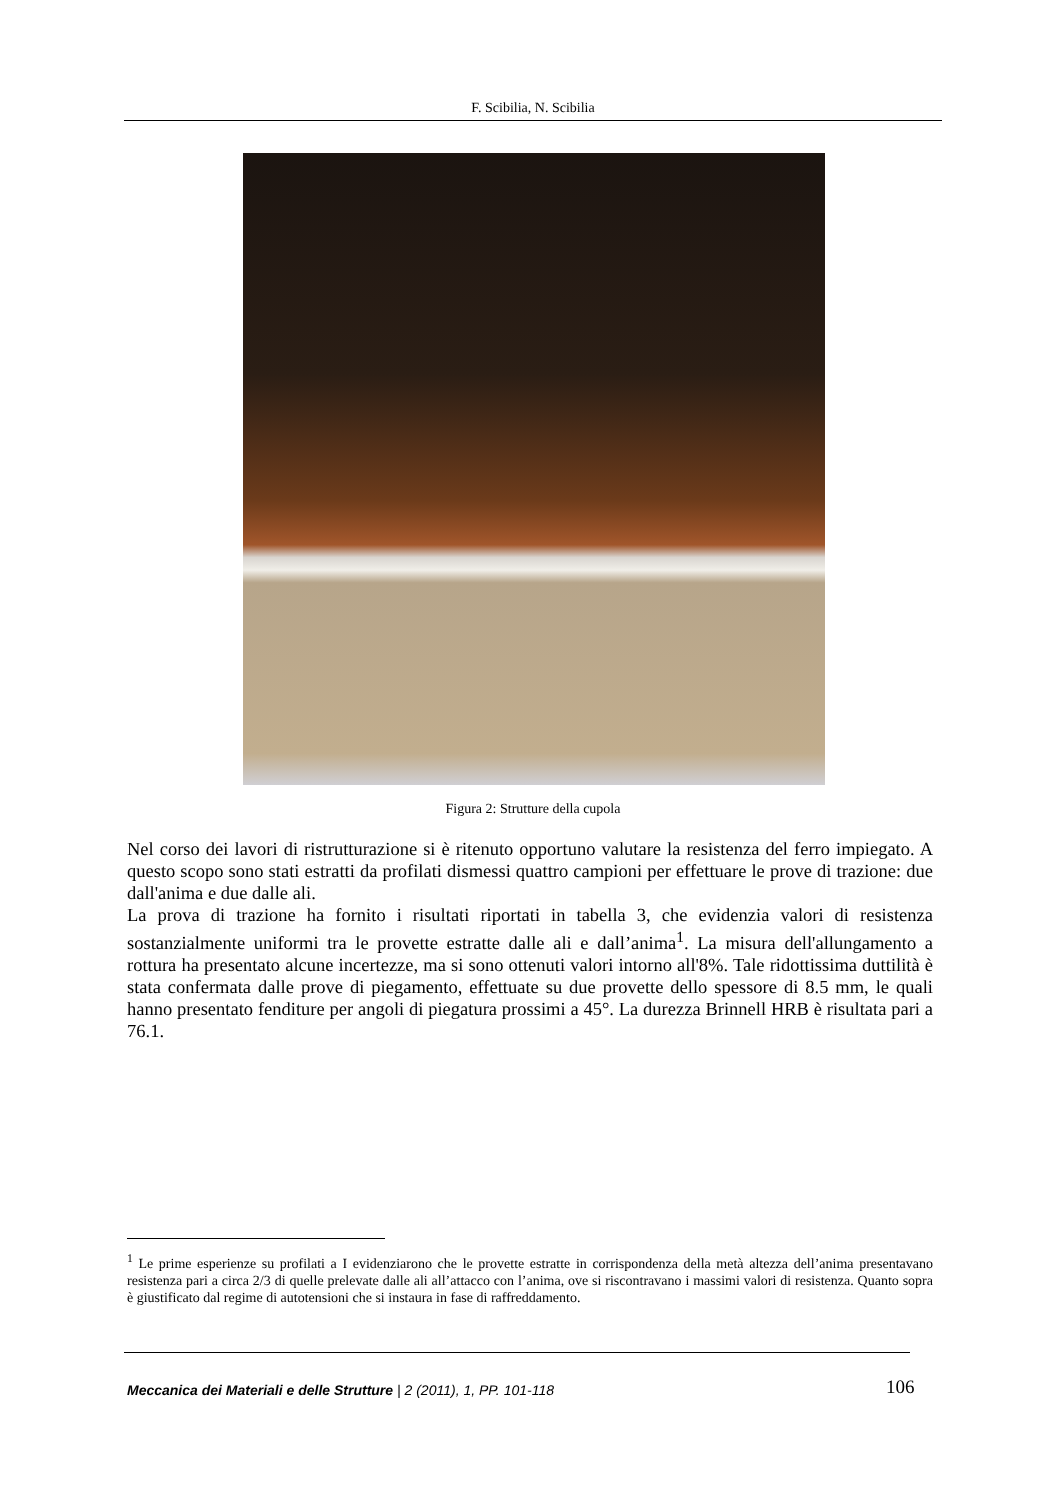F. Scibilia, N. Scibilia
Figura 2: Strutture della cupola
Nel corso dei lavori di ristrutturazione si è ritenuto opportuno valutare la resistenza del ferro impiegato. A questo scopo sono stati estratti da profilati dismessi quattro campioni per effettuare le prove di trazione: due dall'anima e due dalle ali.
La prova di trazione ha fornito i risultati riportati in tabella 3, che evidenzia valori di resistenza sostanzialmente uniformi tra le provette estratte dalle ali e dall’anima<sup>1</sup>. La misura dell'allungamento a rottura ha presentato alcune incertezze, ma si sono ottenuti valori intorno all'8%. Tale ridottissima duttilità è stata confermata dalle prove di piegamento, effettuate su due provette dello spessore di 8.5 mm, le quali hanno presentato fenditure per angoli di piegatura prossimi a 45°. La durezza Brinnell HRB è risultata pari a 76.1.
<sup>1</sup> Le prime esperienze su profilati a I evidenziarono che le provette estratte in corrispondenza della metà altezza dell’anima presentavano resistenza pari a circa 2/3 di quelle prelevate dalle ali all’attacco con l’anima, ove si riscontravano i massimi valori di resistenza. Quanto sopra è giustificato dal regime di autotensioni che si instaura in fase di raffreddamento.
Meccanica dei Materiali e delle Strutture | 2 (2011), 1, PP. 101-118
106